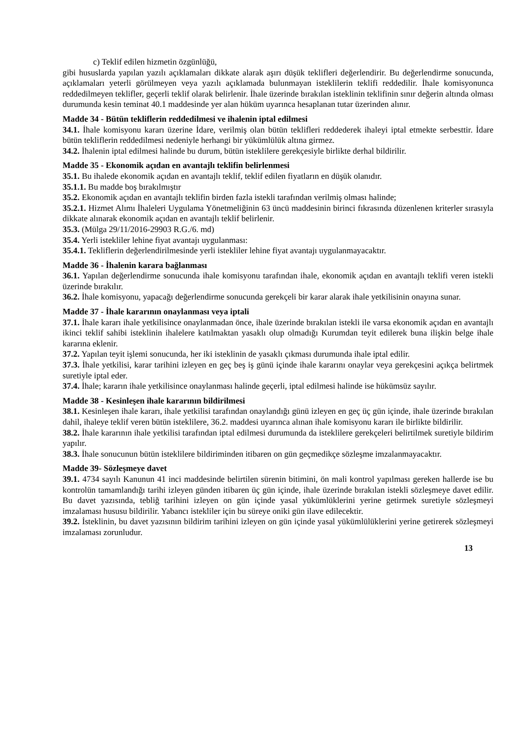c) Teklif edilen hizmetin özgünlüğü,
gibi hususlarda yapılan yazılı açıklamaları dikkate alarak aşırı düşük teklifleri değerlendirir. Bu değerlendirme sonucunda, açıklamaları yeterli görülmeyen veya yazılı açıklamada bulunmayan isteklilerin teklifi reddedilir. İhale komisyonunca reddedilmeyen teklifler, geçerli teklif olarak belirlenir. İhale üzerinde bırakılan isteklinin teklifinin sınır değerin altında olması durumunda kesin teminat 40.1 maddesinde yer alan hüküm uyarınca hesaplanan tutar üzerinden alınır.
Madde 34 - Bütün tekliflerin reddedilmesi ve ihalenin iptal edilmesi
34.1. İhale komisyonu kararı üzerine İdare, verilmiş olan bütün teklifleri reddederek ihaleyi iptal etmekte serbesttir. İdare bütün tekliflerin reddedilmesi nedeniyle herhangi bir yükümlülük altına girmez.
34.2. İhalenin iptal edilmesi halinde bu durum, bütün isteklilere gerekçesiyle birlikte derhal bildirilir.
Madde 35 - Ekonomik açıdan en avantajlı teklifin belirlenmesi
35.1. Bu ihalede ekonomik açıdan en avantajlı teklif, teklif edilen fiyatların en düşük olanıdır.
35.1.1. Bu madde boş bırakılmıştır
35.2. Ekonomik açıdan en avantajlı teklifin birden fazla istekli tarafından verilmiş olması halinde;
35.2.1. Hizmet Alımı İhaleleri Uygulama Yönetmeliğinin 63 üncü maddesinin birinci fıkrasında düzenlenen kriterler sırasıyla dikkate alınarak ekonomik açıdan en avantajlı teklif belirlenir.
35.3. (Mülga 29/11/2016-29903 R.G./6. md)
35.4. Yerli istekliler lehine fiyat avantajı uygulanması:
35.4.1. Tekliflerin değerlendirilmesinde yerli istekliler lehine fiyat avantajı uygulanmayacaktır.
Madde 36 - İhalenin karara bağlanması
36.1. Yapılan değerlendirme sonucunda ihale komisyonu tarafından ihale, ekonomik açıdan en avantajlı teklifi veren istekli üzerinde bırakılır.
36.2. İhale komisyonu, yapacağı değerlendirme sonucunda gerekçeli bir karar alarak ihale yetkilisinin onayına sunar.
Madde 37 - İhale kararının onaylanması veya iptali
37.1. İhale kararı ihale yetkilisince onaylanmadan önce, ihale üzerinde bırakılan istekli ile varsa ekonomik açıdan en avantajlı ikinci teklif sahibi isteklinin ihalelere katılmaktan yasaklı olup olmadığı Kurumdan teyit edilerek buna ilişkin belge ihale kararına eklenir.
37.2. Yapılan teyit işlemi sonucunda, her iki isteklinin de yasaklı çıkması durumunda ihale iptal edilir.
37.3. İhale yetkilisi, karar tarihini izleyen en geç beş iş günü içinde ihale kararını onaylar veya gerekçesini açıkça belirtmek suretiyle iptal eder.
37.4. İhale; kararın ihale yetkilisince onaylanması halinde geçerli, iptal edilmesi halinde ise hükümsüz sayılır.
Madde 38 - Kesinleşen ihale kararının bildirilmesi
38.1. Kesinleşen ihale kararı, ihale yetkilisi tarafından onaylandığı günü izleyen en geç üç gün içinde, ihale üzerinde bırakılan dahil, ihaleye teklif veren bütün isteklilere, 36.2. maddesi uyarınca alınan ihale komisyonu kararı ile birlikte bildirilir.
38.2. İhale kararının ihale yetkilisi tarafından iptal edilmesi durumunda da isteklilere gerekçeleri belirtilmek suretiyle bildirim yapılır.
38.3. İhale sonucunun bütün isteklilere bildiriminden itibaren on gün geçmedikçe sözleşme imzalanmayacaktır.
Madde 39- Sözleşmeye davet
39.1. 4734 sayılı Kanunun 41 inci maddesinde belirtilen sürenin bitimini, ön mali kontrol yapılması gereken hallerde ise bu kontrolün tamamlandığı tarihi izleyen günden itibaren üç gün içinde, ihale üzerinde bırakılan istekli sözleşmeye davet edilir. Bu davet yazısında, tebliğ tarihini izleyen on gün içinde yasal yükümlüklerini yerine getirmek suretiyle sözleşmeyi imzalaması hususu bildirilir. Yabancı istekliler için bu süreye oniki gün ilave edilecektir.
39.2. İsteklinin, bu davet yazısının bildirim tarihini izleyen on gün içinde yasal yükümlülüklerini yerine getirerek sözleşmeyi imzalaması zorunludur.
13